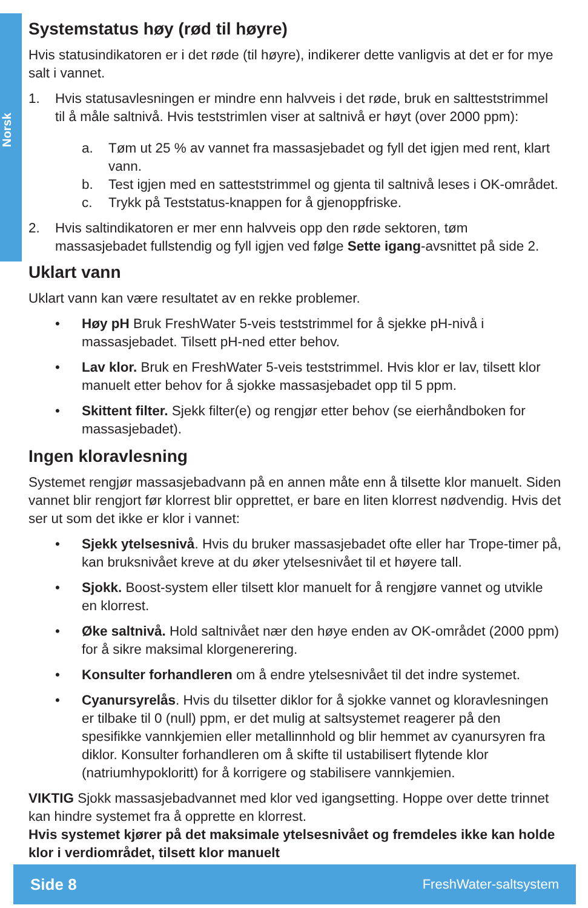Norsk
Systemstatus høy (rød til høyre)
Hvis statusindikatoren er i det røde (til høyre), indikerer dette vanligvis at det er for mye salt i vannet.
1. Hvis statusavlesningen er mindre enn halvveis i det røde, bruk en saltteststrimmel til å måle saltnivå. Hvis teststrimlen viser at saltnivå er høyt (over 2000 ppm):
a. Tøm ut 25 % av vannet fra massasjebadet og fyll det igjen med rent, klart vann.
b. Test igjen med en satteststrimmel og gjenta til saltnivå leses i OK-området.
c. Trykk på Teststatus-knappen for å gjenoppfriske.
2. Hvis saltindikatoren er mer enn halvveis opp den røde sektoren, tøm massasjebadet fullstendig og fyll igjen ved følge Sette igang-avsnittet på side 2.
Uklart vann
Uklart vann kan være resultatet av en rekke problemer.
• Høy pH Bruk FreshWater 5-veis teststrimmel for å sjekke pH-nivå i massasjebadet. Tilsett pH-ned etter behov.
• Lav klor. Bruk en FreshWater 5-veis teststrimmel. Hvis klor er lav, tilsett klor manuelt etter behov for å sjokke massasjebadet opp til 5 ppm.
• Skittent filter. Sjekk filter(e) og rengjør etter behov (se eierhåndboken for massasjebadet).
Ingen kloravlesning
Systemet rengjør massasjebadvann på en annen måte enn å tilsette klor manuelt. Siden vannet blir rengjort før klorrest blir opprettet, er bare en liten klorrest nødvendig. Hvis det ser ut som det ikke er klor i vannet:
• Sjekk ytelsesnivå. Hvis du bruker massasjebadet ofte eller har Trope-timer på, kan bruksnivået kreve at du øker ytelsesnivået til et høyere tall.
• Sjokk. Boost-system eller tilsett klor manuelt for å rengjøre vannet og utvikle en klorrest.
• Øke saltnivå. Hold saltnivået nær den høye enden av OK-området (2000 ppm) for å sikre maksimal klorgenerering.
• Konsulter forhandleren om å endre ytelsesnivået til det indre systemet.
• Cyanursyrelås. Hvis du tilsetter diklor for å sjokke vannet og kloravlesningen er tilbake til 0 (null) ppm, er det mulig at saltsystemet reagerer på den spesifikke vannkjemien eller metallinnhold og blir hemmet av cyanursyren fra diklor. Konsulter forhandleren om å skifte til ustabilisert flytende klor (natriumhypokloritt) for å korrigere og stabilisere vannkjemien.
VIKTIG Sjokk massasjebadvannet med klor ved igangsetting. Hoppe over dette trinnet kan hindre systemet fra å opprette en klorrest.
Hvis systemet kjører på det maksimale ytelsesnivået og fremdeles ikke kan holde klor i verdiområdet, tilsett klor manuelt
Side 8 FreshWater-saltsystem